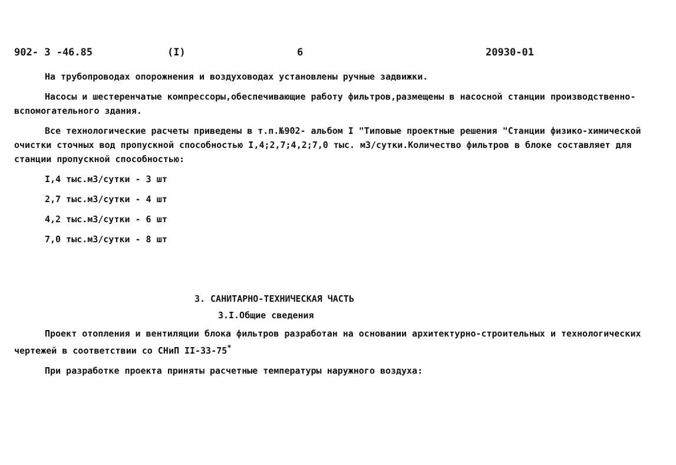902- 3 -46.85 (I) 6 20930-01
На трубопроводах опорожнения и воздуховодах установлены ручные задвижки.
Насосы и шестеренчатые компрессоры,обеспечивающие работу фильтров,размещены в насосной станции производственно-вспомогательного здания.
Все технологические расчеты приведены в т.п.№902- альбом I "Типовые проектные решения "Станции физико-химической очистки сточных вод пропускной способностью I,4;2,7;4,2;7,0 тыс. м3/сутки.Количество фильтров в блоке составляет для станции пропускной способностью:
I,4 тыс.м3/сутки - 3 шт
2,7 тыс.м3/сутки - 4 шт
4,2 тыс.м3/сутки - 6 шт
7,0 тыс.м3/сутки - 8 шт
3. САНИТАРНО-ТЕХНИЧЕСКАЯ ЧАСТЬ
3.I.Общие сведения
Проект отопления и вентиляции блока фильтров разработан на основании архитектурно-строительных и технологических чертежей в соответствии со СНиП II-33-75<sup>*</sup>
При разработке проекта приняты расчетные температуры наружного воздуха: